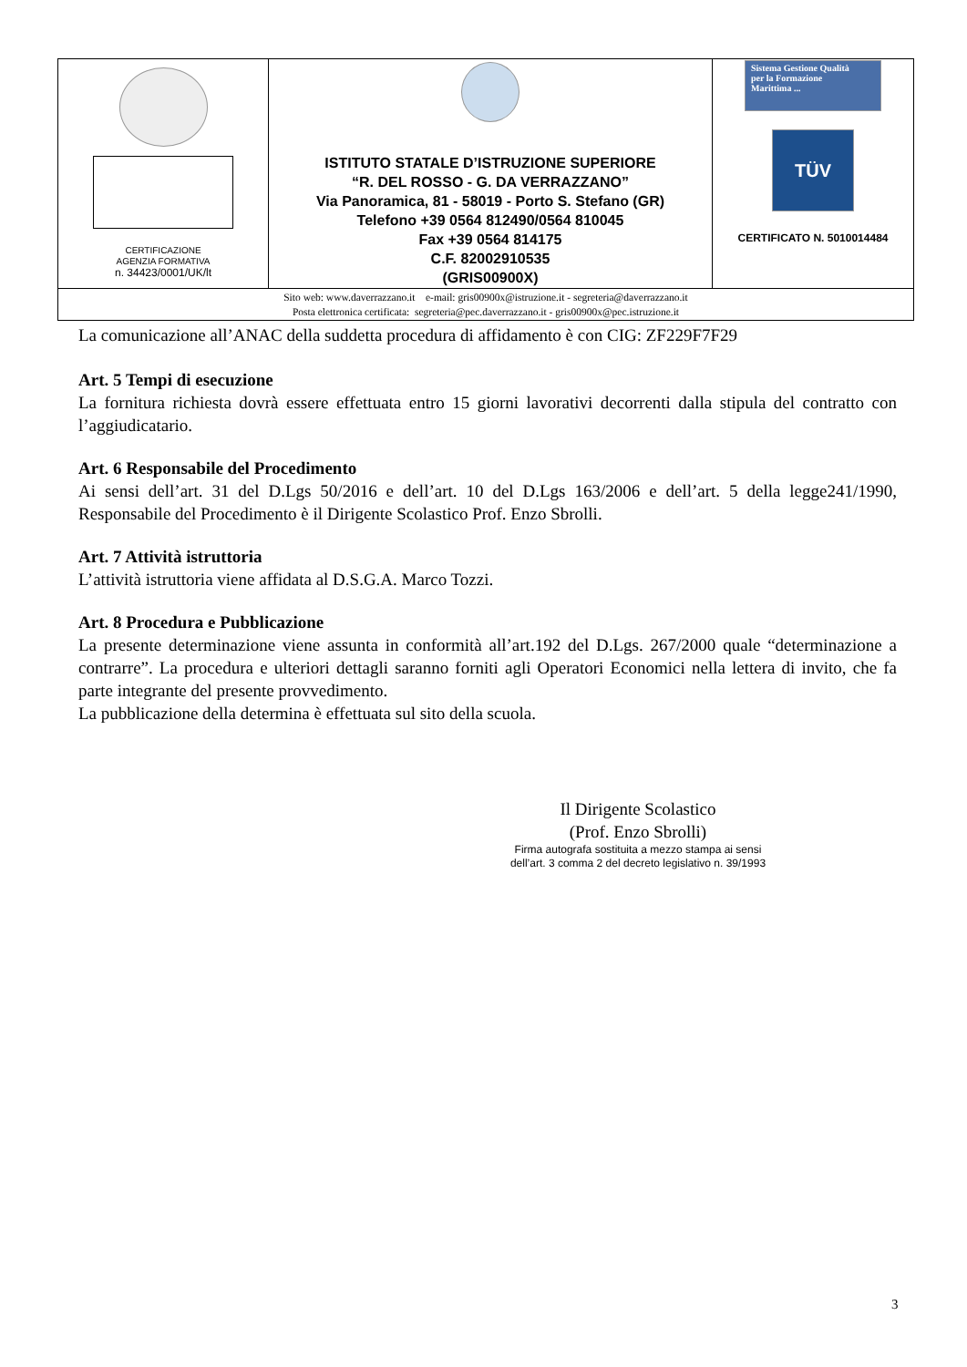| CERTIFICAZIONE AGENZIA FORMATIVA n. 34423/0001/UK/lt | ISTITUTO STATALE D’ISTRUZIONE SUPERIORE “R. DEL ROSSO - G. DA VERRAZZANO” Via Panoramica, 81 - 58019 - Porto S. Stefano (GR) Telefono +39 0564 812490/0564 810045 Fax +39 0564 814175 C.F. 82002910535 (GRIS00900X) | Sistema Gestione Qualità per la Formazione Marittima ... TÜV CERTIFICATO N. 5010014484 |
| Sito web: www.daverrazzano.it e-mail: gris00900x@istruzione.it - segreteria@daverrazzano.it Posta elettronica certificata: segreteria@pec.daverrazzano.it - gris00900x@pec.istruzione.it | | |
La comunicazione all’ANAC della suddetta procedura di affidamento è con CIG: ZF229F7F29
Art. 5 Tempi di esecuzione
La fornitura richiesta dovrà essere effettuata entro 15 giorni lavorativi decorrenti dalla stipula del contratto con l’aggiudicatario.
Art. 6 Responsabile del Procedimento
Ai sensi dell’art. 31 del D.Lgs 50/2016 e dell’art. 10 del D.Lgs 163/2006 e dell’art. 5 della legge241/1990, Responsabile del Procedimento è il Dirigente Scolastico Prof. Enzo Sbrolli.
Art. 7 Attività istruttoria
L’attività istruttoria viene affidata al D.S.G.A. Marco Tozzi.
Art. 8 Procedura e Pubblicazione
La presente determinazione viene assunta in conformità all’art.192 del D.Lgs. 267/2000 quale “determinazione a contrarre”. La procedura e ulteriori dettagli saranno forniti agli Operatori Economici nella lettera di invito, che fa parte integrante del presente provvedimento.
La pubblicazione della determina è effettuata sul sito della scuola.
Il Dirigente Scolastico
(Prof. Enzo Sbrolli)
Firma autografa sostituita a mezzo stampa ai sensi
dell’art. 3 comma 2 del decreto legislativo n. 39/1993
3